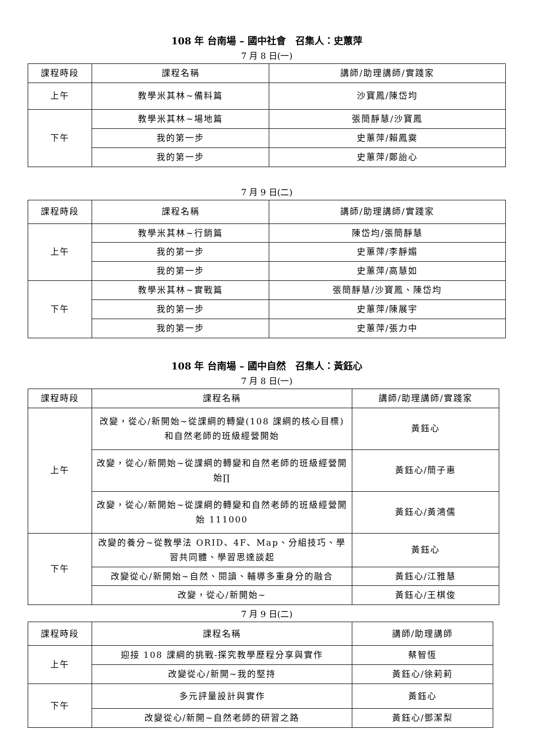108 年 台南場 – 國中社會　召集人：史蕙萍
7 月 8 日(一)
| 課程時段 | 課程名稱 | 講師/助理講師/實踐家 |
| 上午 | 教學米其林~備料篇 | 沙寶鳳/陳岱均 |
| 下午 | 教學米其林~場地篇 | 張簡靜慧/沙寶鳳 |
| | 我的第一步 | 史蕙萍/賴鳳霙 |
| | 我的第一步 | 史蕙萍/鄭詒心 |
7 月 9 日(二)
| 課程時段 | 課程名稱 | 講師/助理講師/實踐家 |
| 上午 | 教學米其林~行銷篇 | 陳岱均/張簡靜慧 |
| | 我的第一步 | 史蕙萍/李靜媚 |
| | 我的第一步 | 史蕙萍/高慧如 |
| 下午 | 教學米其林~實戰篇 | 張簡靜慧/沙寶鳳、陳岱均 |
| | 我的第一步 | 史蕙萍/陳展宇 |
| | 我的第一步 | 史蕙萍/張力中 |
108 年 台南場 – 國中自然　召集人：黃鈺心
7 月 8 日(一)
| 課程時段 | 課程名稱 | 講師/助理講師/實踐家 |
| 上午 | 改變，從心/新開始~從課綱的轉變(108 課綱的核心目標)和自然老師的班級經營開始 | 黃鈺心 |
| | 改變，從心/新開始~從課綱的轉變和自然老師的班級經營開始∏ | 黃鈺心/簡子惠 |
| | 改變，從心/新開始~從課綱的轉變和自然老師的班級經營開始 111000 | 黃鈺心/黃鴻儒 |
| 下午 | 改變的養分~從教學法 ORID、4F、Map、分組技巧、學習共同體、學習思達談起 | 黃鈺心 |
| | 改變從心/新開始~自然、閱讀、輔導多重身分的融合 | 黃鈺心/江雅慧 |
| | 改變，從心/新開始~ | 黃鈺心/王棋俊 |
7 月 9 日(二)
| 課程時段 | 課程名稱 | 講師/助理講師 |
| 上午 | 迎接 108 課綱的挑戰-探究教學歷程分享與實作 | 蔡智恆 |
| | 改變從心/新開~我的堅持 | 黃鈺心/徐莉莉 |
| 下午 | 多元評量設計與實作 | 黃鈺心 |
| | 改變從心/新開~自然老師的研習之路 | 黃鈺心/鄧潔梨 |